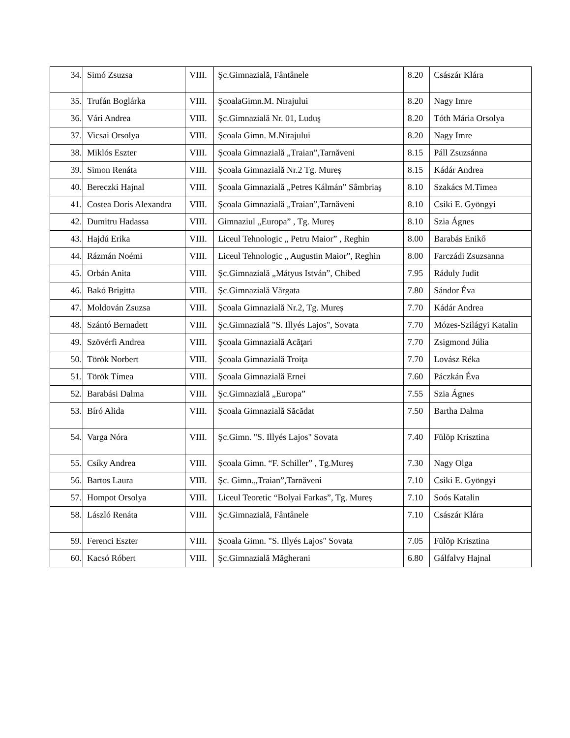| 34. | Simó Zsuzsa | VIII. | Şc.Gimnazială, Fântânele | 8.20 | Császár Klára |
| 35. | Trufán Boglárka | VIII. | ŞcoalaGimn.M. Nirajului | 8.20 | Nagy Imre |
| 36. | Vári Andrea | VIII. | Şc.Gimnazială Nr. 01, Luduş | 8.20 | Tóth Mária Orsolya |
| 37. | Vicsai Orsolya | VIII. | Şcoala Gimn. M.Nirajului | 8.20 | Nagy Imre |
| 38. | Miklós Eszter | VIII. | Şcoala Gimnazială „Traian”,Tarnăveni | 8.15 | Páll Zsuzsánna |
| 39. | Simon Renáta | VIII. | Școala Gimnazială Nr.2 Tg. Mureș | 8.15 | Kádár Andrea |
| 40. | Bereczki Hajnal | VIII. | Şcoala Gimnazială „Petres Kálmán” Sâmbriaş | 8.10 | Szakács M.Timea |
| 41. | Costea Doris Alexandra | VIII. | Şcoala Gimnazială „Traian”,Tarnăveni | 8.10 | Csiki E. Gyöngyi |
| 42. | Dumitru Hadassa | VIII. | Gimnaziul „Europa” , Tg. Mureș | 8.10 | Szia Ágnes |
| 43. | Hajdú Erika | VIII. | Liceul Tehnologic „ Petru Maior” , Reghin | 8.00 | Barabás Enikő |
| 44. | Rázmán Noémi | VIII. | Liceul Tehnologic „ Augustin Maior”, Reghin | 8.00 | Farczádi Zsuzsanna |
| 45. | Orbán Anita | VIII. | Şc.Gimnazială „Mátyus István”, Chibed | 7.95 | Ráduly Judit |
| 46. | Bakó Brigitta | VIII. | Şc.Gimnazială Vărgata | 7.80 | Sándor Éva |
| 47. | Moldován Zsuzsa | VIII. | Școala Gimnazială Nr.2, Tg. Mureș | 7.70 | Kádár Andrea |
| 48. | Szántó Bernadett | VIII. | Şc.Gimnazială "S. Illyés Lajos", Sovata | 7.70 | Mózes-Szilágyi Katalin |
| 49. | Szövérfi Andrea | VIII. | Şcoala Gimnazială Acăţari | 7.70 | Zsigmond Júlia |
| 50. | Török Norbert | VIII. | Şcoala Gimnazială Troiţa | 7.70 | Lovász Réka |
| 51. | Török Tímea | VIII. | Şcoala Gimnazială Ernei | 7.60 | Páczkán Éva |
| 52. | Barabási Dalma | VIII. | Şc.Gimnazială „Europa” | 7.55 | Szia Ágnes |
| 53. | Bíró Alida | VIII. | Școala Gimnazială Săcădat | 7.50 | Bartha Dalma |
| 54. | Varga Nóra | VIII. | Şc.Gimn. "S. Illyés Lajos" Sovata | 7.40 | Fülöp Krisztina |
| 55. | Csíky Andrea | VIII. | Școala Gimn. “F. Schiller” , Tg.Mureş | 7.30 | Nagy Olga |
| 56. | Bartos Laura | VIII. | Şc. Gimn.„Traian”,Tarnăveni | 7.10 | Csiki E. Gyöngyi |
| 57. | Hompot Orsolya | VIII. | Liceul Teoretic “Bolyai Farkas”, Tg. Mureș | 7.10 | Soós Katalin |
| 58. | László Renáta | VIII. | Şc.Gimnazială, Fântânele | 7.10 | Császár Klára |
| 59. | Ferenci Eszter | VIII. | Școala Gimn. "S. Illyés Lajos" Sovata | 7.05 | Fülöp Krisztina |
| 60. | Kacsó Róbert | VIII. | Şc.Gimnazială Măgherani | 6.80 | Gálfalvy Hajnal |